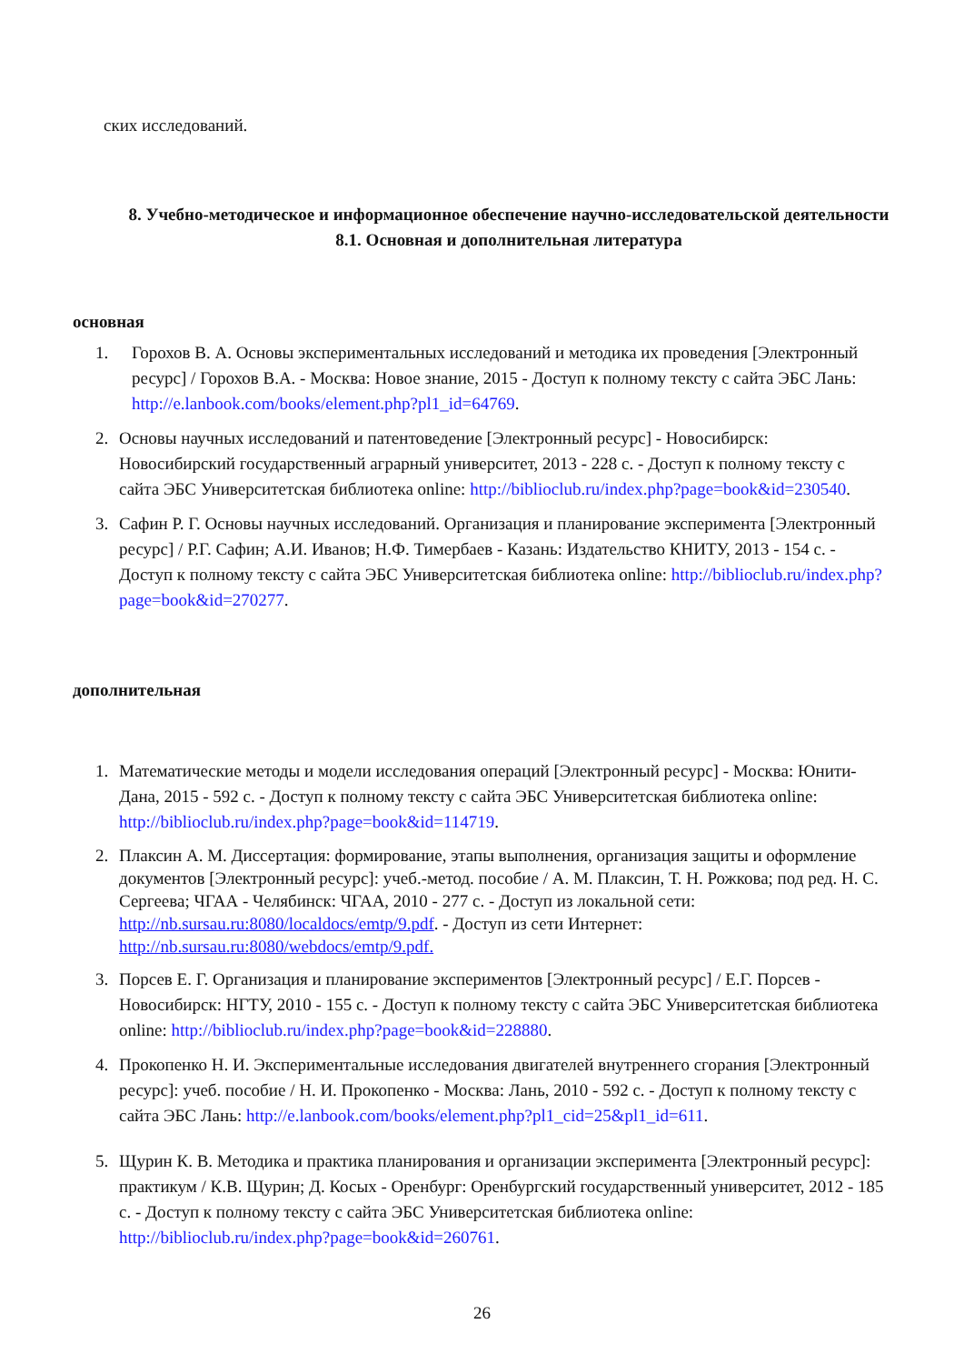ских исследований.
8. Учебно-методическое и информационное обеспечение научно-исследовательской деятельности
8.1. Основная и дополнительная литература
основная
1. Горохов В. А. Основы экспериментальных исследований и методика их проведения [Электронный ресурс] / Горохов В.А. - Москва: Новое знание, 2015 - Доступ к полному тексту с сайта ЭБС Лань: http://e.lanbook.com/books/element.php?pl1_id=64769.
2. Основы научных исследований и патентоведение [Электронный ресурс] - Новосибирск: Новосибирский государственный аграрный университет, 2013 - 228 с. - Доступ к полному тексту с сайта ЭБС Университетская библиотека online: http://biblioclub.ru/index.php?page=book&id=230540.
3. Сафин Р. Г. Основы научных исследований. Организация и планирование эксперимента [Электронный ресурс] / Р.Г. Сафин; А.И. Иванов; Н.Ф. Тимербаев - Казань: Издательство КНИТУ, 2013 - 154 с. - Доступ к полному тексту с сайта ЭБС Университетская библиотека online: http://biblioclub.ru/index.php?page=book&id=270277.
дополнительная
1. Математические методы и модели исследования операций [Электронный ресурс] - Москва: Юнити-Дана, 2015 - 592 с. - Доступ к полному тексту с сайта ЭБС Университетская библиотека online: http://biblioclub.ru/index.php?page=book&id=114719.
2. Плаксин А. М. Диссертация: формирование, этапы выполнения, организация защиты и оформление документов [Электронный ресурс]: учеб.-метод. пособие / А. М. Плаксин, Т. Н. Рожкова; под ред. Н. С. Сергеева; ЧГАА - Челябинск: ЧГАА, 2010 - 277 с. - Доступ из локальной сети: http://nb.sursau.ru:8080/localdocs/emtp/9.pdf. - Доступ из сети Интернет: http://nb.sursau.ru:8080/webdocs/emtp/9.pdf.
3. Порсев Е. Г. Организация и планирование экспериментов [Электронный ресурс] / Е.Г. Порсев - Новосибирск: НГТУ, 2010 - 155 с. - Доступ к полному тексту с сайта ЭБС Университетская библиотека online: http://biblioclub.ru/index.php?page=book&id=228880.
4. Прокопенко Н. И. Экспериментальные исследования двигателей внутреннего сгорания [Электронный ресурс]: учеб. пособие / Н. И. Прокопенко - Москва: Лань, 2010 - 592 с. - Доступ к полному тексту с сайта ЭБС Лань: http://e.lanbook.com/books/element.php?pl1_cid=25&pl1_id=611.
5. Щурин К. В. Методика и практика планирования и организации эксперимента [Электронный ресурс]: практикум / К.В. Щурин; Д. Косых - Оренбург: Оренбургский государственный университет, 2012 - 185 с. - Доступ к полному тексту с сайта ЭБС Университетская библиотека online: http://biblioclub.ru/index.php?page=book&id=260761.
26